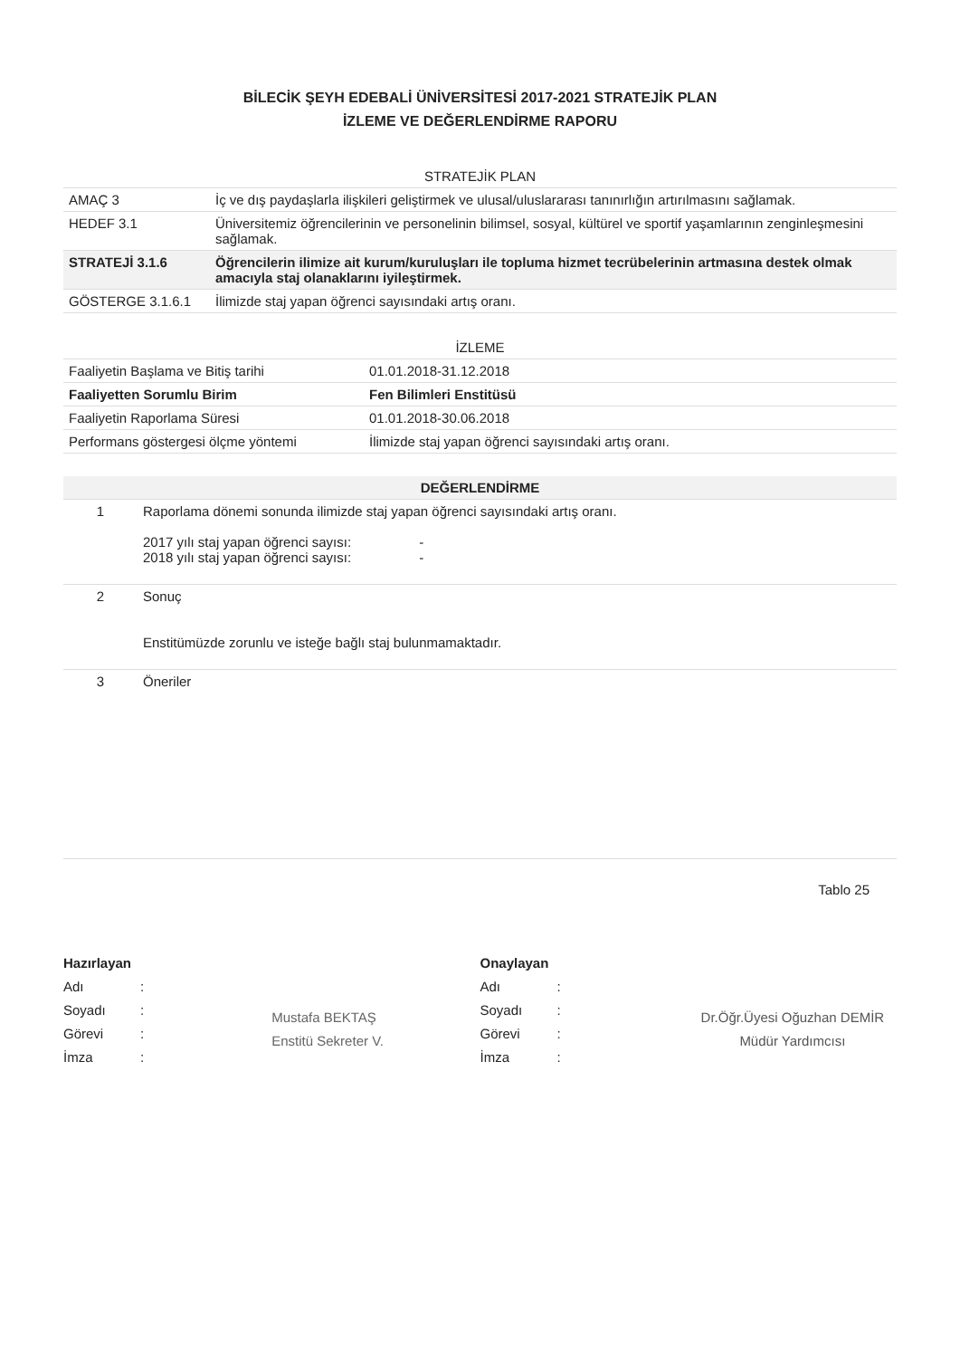BİLECİK ŞEYH EDEBALİ ÜNİVERSİTESİ 2017-2021 STRATEJİK PLAN
İZLEME VE DEĞERLENDİRME RAPORU
| STRATEJİK PLAN | |
| --- | --- |
| AMAÇ 3 | İç ve dış paydaşlarla ilişkileri geliştirmek ve ulusal/uluslararası tanınırlığın artırılmasını sağlamak. |
| HEDEF 3.1 | Üniversitemiz öğrencilerinin ve personelinin bilimsel, sosyal, kültürel ve sportif yaşamlarının zenginleşmesini sağlamak. |
| STRATEJİ 3.1.6 | Öğrencilerin ilimize ait kurum/kuruluşları ile topluma hizmet tecrübelerinin artmasına destek olmak amacıyla staj olanaklarını iyileştirmek. |
| GÖSTERGE 3.1.6.1 | İlimizde staj yapan öğrenci sayısındaki artış oranı. |
| İZLEME | |
| --- | --- |
| Faaliyetin Başlama ve Bitiş tarihi | 01.01.2018-31.12.2018 |
| Faaliyetten Sorumlu Birim | Fen Bilimleri Enstitüsü |
| Faaliyetin Raporlama Süresi | 01.01.2018-30.06.2018 |
| Performans göstergesi ölçme yöntemi | İlimizde staj yapan öğrenci sayısındaki artış oranı. |
| DEĞERLENDİRME | |
| --- | --- |
| 1 | Raporlama dönemi sonunda ilimizde staj yapan öğrenci sayısındaki artış oranı. 2017 yılı staj yapan öğrenci sayısı: - 2018 yılı staj yapan öğrenci sayısı: - |
| 2 | Sonuç Enstitümüzde zorunlu ve isteğe bağlı staj bulunmamaktadır. |
| 3 | Öneriler |
Tablo 25
Hazırlayan
Adı:
Soyadı:
Görevi:
İmza:
Mustafa BEKTAŞ
Enstitü Sekreter V.
Onaylayan
Adı:
Soyadı:
Görevi:
İmza:
Dr.Öğr.Üyesi Oğuzhan DEMİR
Müdür Yardımcısı